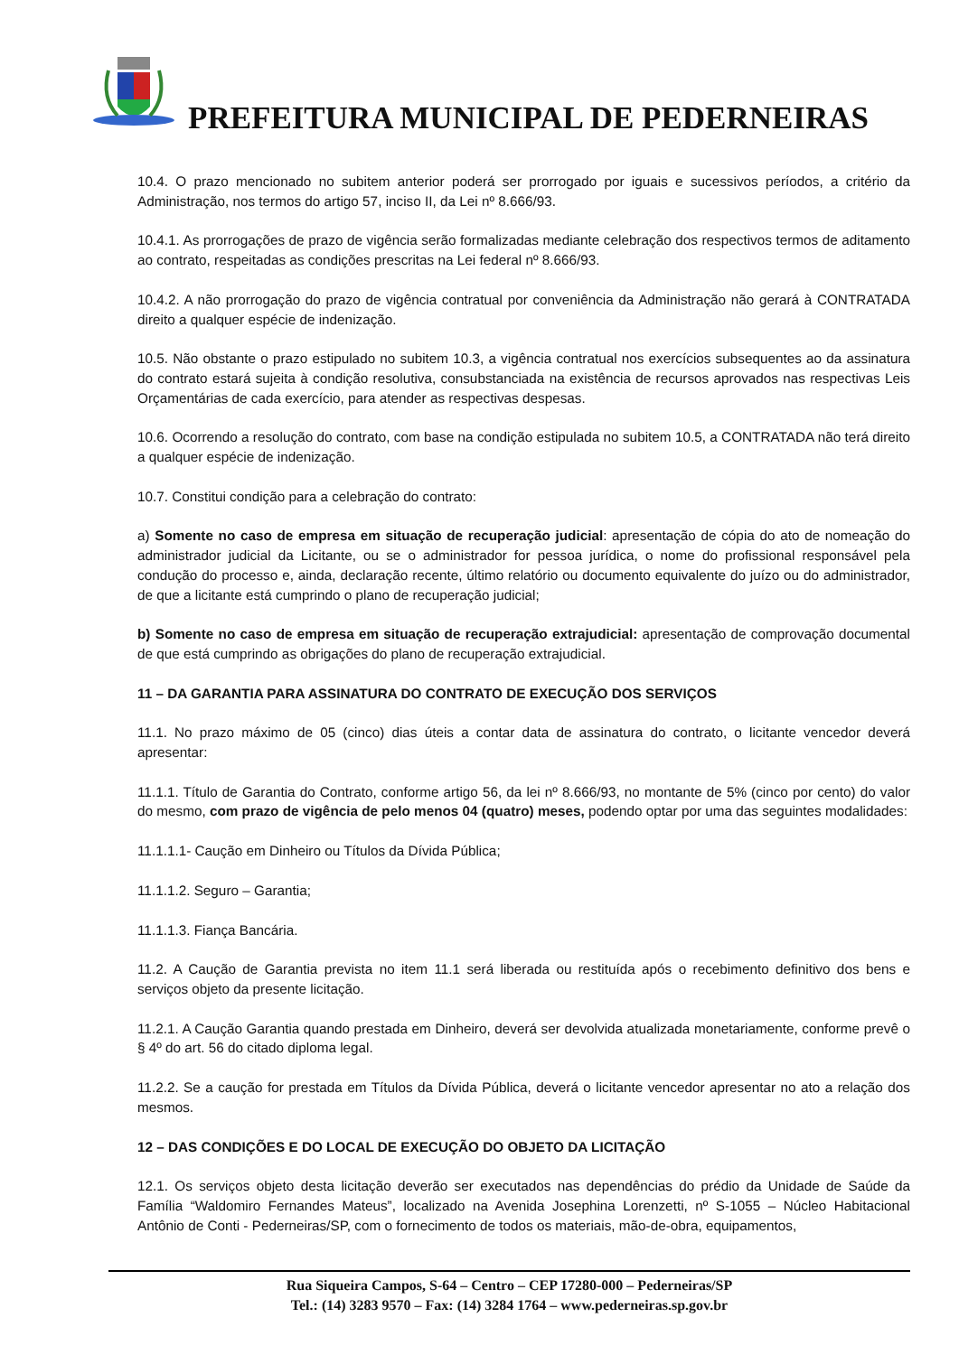PREFEITURA MUNICIPAL DE PEDERNEIRAS
10.4. O prazo mencionado no subitem anterior poderá ser prorrogado por iguais e sucessivos períodos, a critério da Administração, nos termos do artigo 57, inciso II, da Lei nº 8.666/93.
10.4.1. As prorrogações de prazo de vigência serão formalizadas mediante celebração dos respectivos termos de aditamento ao contrato, respeitadas as condições prescritas na Lei federal nº 8.666/93.
10.4.2. A não prorrogação do prazo de vigência contratual por conveniência da Administração não gerará à CONTRATADA direito a qualquer espécie de indenização.
10.5. Não obstante o prazo estipulado no subitem 10.3, a vigência contratual nos exercícios subsequentes ao da assinatura do contrato estará sujeita à condição resolutiva, consubstanciada na existência de recursos aprovados nas respectivas Leis Orçamentárias de cada exercício, para atender as respectivas despesas.
10.6. Ocorrendo a resolução do contrato, com base na condição estipulada no subitem 10.5, a CONTRATADA não terá direito a qualquer espécie de indenização.
10.7. Constitui condição para a celebração do contrato:
a) Somente no caso de empresa em situação de recuperação judicial: apresentação de cópia do ato de nomeação do administrador judicial da Licitante, ou se o administrador for pessoa jurídica, o nome do profissional responsável pela condução do processo e, ainda, declaração recente, último relatório ou documento equivalente do juízo ou do administrador, de que a licitante está cumprindo o plano de recuperação judicial;
b) Somente no caso de empresa em situação de recuperação extrajudicial: apresentação de comprovação documental de que está cumprindo as obrigações do plano de recuperação extrajudicial.
11 – DA GARANTIA PARA ASSINATURA DO CONTRATO DE EXECUÇÃO DOS SERVIÇOS
11.1. No prazo máximo de 05 (cinco) dias úteis a contar data de assinatura do contrato, o licitante vencedor deverá apresentar:
11.1.1. Título de Garantia do Contrato, conforme artigo 56, da lei nº 8.666/93, no montante de 5% (cinco por cento) do valor do mesmo, com prazo de vigência de pelo menos 04 (quatro) meses, podendo optar por uma das seguintes modalidades:
11.1.1.1- Caução em Dinheiro ou Títulos da Dívida Pública;
11.1.1.2. Seguro – Garantia;
11.1.1.3. Fiança Bancária.
11.2. A Caução de Garantia prevista no item 11.1 será liberada ou restituída após o recebimento definitivo dos bens e serviços objeto da presente licitação.
11.2.1. A Caução Garantia quando prestada em Dinheiro, deverá ser devolvida atualizada monetariamente, conforme prevê o § 4º do art. 56 do citado diploma legal.
11.2.2. Se a caução for prestada em Títulos da Dívida Pública, deverá o licitante vencedor apresentar no ato a relação dos mesmos.
12 – DAS CONDIÇÕES E DO LOCAL DE EXECUÇÃO DO OBJETO DA LICITAÇÃO
12.1. Os serviços objeto desta licitação deverão ser executados nas dependências do prédio da Unidade de Saúde da Família “Waldomiro Fernandes Mateus”, localizado na Avenida Josephina Lorenzetti, nº S-1055 – Núcleo Habitacional Antônio de Conti - Pederneiras/SP, com o fornecimento de todos os materiais, mão-de-obra, equipamentos,
Rua Siqueira Campos, S-64 – Centro – CEP 17280-000 – Pederneiras/SP
Tel.: (14) 3283 9570 – Fax: (14) 3284 1764 – www.pederneiras.sp.gov.br